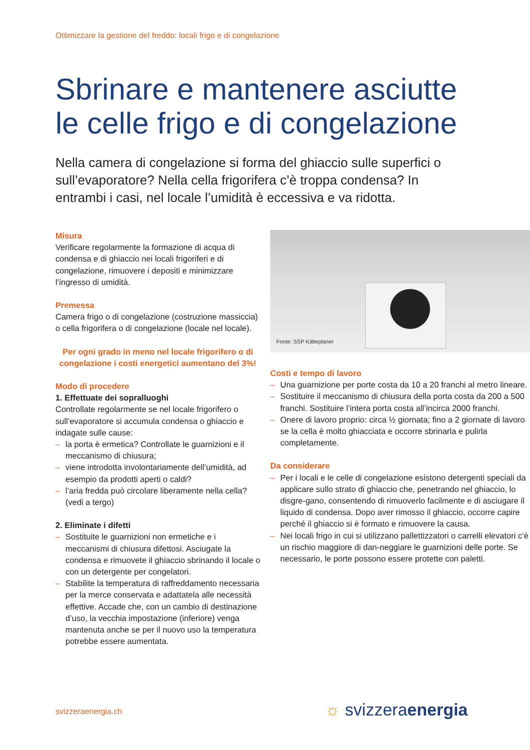Ottimizzare la gestione del freddo: locali frigo e di congelazione
Sbrinare e mantenere asciutte le celle frigo e di congelazione
Nella camera di congelazione si forma del ghiaccio sulle superfici o sull’evaporatore? Nella cella frigorifera c’è troppa condensa? In entrambi i casi, nel locale l’umidità è eccessiva e va ridotta.
Misura
Verificare regolarmente la formazione di acqua di condensa e di ghiaccio nei locali frigoriferi e di congelazione, rimuovere i depositi e minimizzare l’ingresso di umidità.
Premessa
Camera frigo o di congelazione (costruzione massiccia) o cella frigorifera o di congelazione (locale nel locale).
Per ogni grado in meno nel locale frigorifero o di congelazione i costi energetici aumentano del 3%!
Modo di procedere
1. Effettuate dei sopralluoghi
Controllate regolarmente se nel locale frigorifero o sull’evaporatore si accumula condensa o ghiaccio e indagate sulle cause:
– la porta è ermetica? Controllate le guarnizioni e il meccanismo di chiusura;
– viene introdotta involontariamente dell’umidità, ad esempio da prodotti aperti o caldi?
– l’aria fredda può circolare liberamente nella cella? (vedi a tergo)
2. Eliminate i difetti
– Sostituite le guarnizioni non ermetiche e i meccanismi di chiusura difettosi. Asciugate la condensa e rimuovete il ghiaccio sbrinando il locale o con un detergente per congelatori.
– Stabilite la temperatura di raffreddamento necessaria per la merce conservata e adattatela alle necessità effettive. Accade che, con un cambio di destinazione d’uso, la vecchia impostazione (inferiore) venga mantenuta anche se per il nuovo uso la temperatura potrebbe essere aumentata.
Fonte: SSP Kälteplaner
Costi e tempo di lavoro
– Una guarnizione per porte costa da 10 a 20 franchi al metro lineare.
– Sostituire il meccanismo di chiusura della porta costa da 200 a 500 franchi. Sostituire l’intera porta costa all’incirca 2000 franchi.
– Onere di lavoro proprio: circa ½ giornata; fino a 2 giornate di lavoro se la cella è molto ghiacciata e occorre sbrinarla e pulirla completamente.
Da considerare
– Per i locali e le celle di congelazione esistono detergenti speciali da applicare sullo strato di ghiaccio che, penetrando nel ghiaccio, lo disgre-gano, consentendo di rimuoverlo facilmente e di asciugare il liquido di condensa. Dopo aver rimosso il ghiaccio, occorre capire perché il ghiaccio si è formato e rimuovere la causa.
– Nei locali frigo in cui si utilizzano pallettizzatori o carrelli elevatori c’è un rischio maggiore di dan-neggiare le guarnizioni delle porte. Se necessario, le porte possono essere protette con paletti.
svizzeraenergia.ch ☼ svizzeraenergia